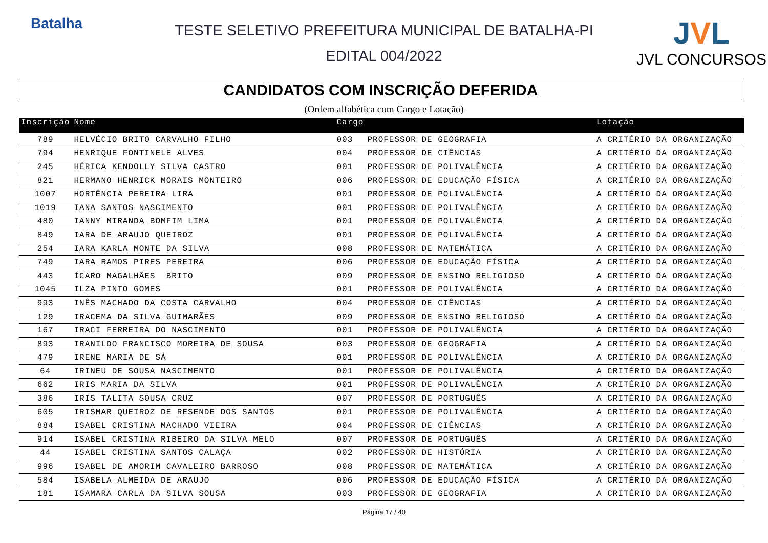Batalha
TESTE SELETIVO PREFEITURA MUNICIPAL DE BATALHA-PI
EDITAL 004/2022
JVL
JVL CONCURSOS
CANDIDATOS COM INSCRIÇÃO DEFERIDA
(Ordem alfabética com Cargo e Lotação)
| Inscrição | Nome | Cargo | | Lotação |
| --- | --- | --- | --- | --- |
| 789 | HELVÉCIO BRITO CARVALHO FILHO | 003 | PROFESSOR DE GEOGRAFIA | A CRITÉRIO DA ORGANIZAÇÃO |
| 794 | HENRIQUE FONTINELE ALVES | 004 | PROFESSOR DE CIÊNCIAS | A CRITÉRIO DA ORGANIZAÇÃO |
| 245 | HÉRICA KENDOLLY SILVA CASTRO | 001 | PROFESSOR DE POLIVALÊNCIA | A CRITÉRIO DA ORGANIZAÇÃO |
| 821 | HERMANO HENRICK MORAIS MONTEIRO | 006 | PROFESSOR DE EDUCAÇÃO FÍSICA | A CRITÉRIO DA ORGANIZAÇÃO |
| 1007 | HORTÊNCIA PEREIRA LIRA | 001 | PROFESSOR DE POLIVALÊNCIA | A CRITÉRIO DA ORGANIZAÇÃO |
| 1019 | IANA SANTOS NASCIMENTO | 001 | PROFESSOR DE POLIVALÊNCIA | A CRITÉRIO DA ORGANIZAÇÃO |
| 480 | IANNY MIRANDA BOMFIM LIMA | 001 | PROFESSOR DE POLIVALÊNCIA | A CRITÉRIO DA ORGANIZAÇÃO |
| 849 | IARA DE ARAUJO QUEIROZ | 001 | PROFESSOR DE POLIVALÊNCIA | A CRITÉRIO DA ORGANIZAÇÃO |
| 254 | IARA KARLA MONTE DA SILVA | 008 | PROFESSOR DE MATEMÁTICA | A CRITÉRIO DA ORGANIZAÇÃO |
| 749 | IARA RAMOS PIRES PEREIRA | 006 | PROFESSOR DE EDUCAÇÃO FÍSICA | A CRITÉRIO DA ORGANIZAÇÃO |
| 443 | ÍCARO MAGALHÃES BRITO | 009 | PROFESSOR DE ENSINO RELIGIOSO | A CRITÉRIO DA ORGANIZAÇÃO |
| 1045 | ILZA PINTO GOMES | 001 | PROFESSOR DE POLIVALÊNCIA | A CRITÉRIO DA ORGANIZAÇÃO |
| 993 | INÊS MACHADO DA COSTA CARVALHO | 004 | PROFESSOR DE CIÊNCIAS | A CRITÉRIO DA ORGANIZAÇÃO |
| 129 | IRACEMA DA SILVA GUIMARÃES | 009 | PROFESSOR DE ENSINO RELIGIOSO | A CRITÉRIO DA ORGANIZAÇÃO |
| 167 | IRACI FERREIRA DO NASCIMENTO | 001 | PROFESSOR DE POLIVALÊNCIA | A CRITÉRIO DA ORGANIZAÇÃO |
| 893 | IRANILDO FRANCISCO MOREIRA DE SOUSA | 003 | PROFESSOR DE GEOGRAFIA | A CRITÉRIO DA ORGANIZAÇÃO |
| 479 | IRENE MARIA DE SÁ | 001 | PROFESSOR DE POLIVALÊNCIA | A CRITÉRIO DA ORGANIZAÇÃO |
| 64 | IRINEU DE SOUSA NASCIMENTO | 001 | PROFESSOR DE POLIVALÊNCIA | A CRITÉRIO DA ORGANIZAÇÃO |
| 662 | IRIS MARIA DA SILVA | 001 | PROFESSOR DE POLIVALÊNCIA | A CRITÉRIO DA ORGANIZAÇÃO |
| 386 | IRIS TALITA SOUSA CRUZ | 007 | PROFESSOR DE PORTUGUÊS | A CRITÉRIO DA ORGANIZAÇÃO |
| 605 | IRISMAR QUEIROZ DE RESENDE DOS SANTOS | 001 | PROFESSOR DE POLIVALÊNCIA | A CRITÉRIO DA ORGANIZAÇÃO |
| 884 | ISABEL CRISTINA MACHADO VIEIRA | 004 | PROFESSOR DE CIÊNCIAS | A CRITÉRIO DA ORGANIZAÇÃO |
| 914 | ISABEL CRISTINA RIBEIRO DA SILVA MELO | 007 | PROFESSOR DE PORTUGUÊS | A CRITÉRIO DA ORGANIZAÇÃO |
| 44 | ISABEL CRISTINA SANTOS CALAÇA | 002 | PROFESSOR DE HISTÓRIA | A CRITÉRIO DA ORGANIZAÇÃO |
| 996 | ISABEL DE AMORIM CAVALEIRO BARROSO | 008 | PROFESSOR DE MATEMÁTICA | A CRITÉRIO DA ORGANIZAÇÃO |
| 584 | ISABELA ALMEIDA DE ARAUJO | 006 | PROFESSOR DE EDUCAÇÃO FÍSICA | A CRITÉRIO DA ORGANIZAÇÃO |
| 181 | ISAMARA CARLA DA SILVA SOUSA | 003 | PROFESSOR DE GEOGRAFIA | A CRITÉRIO DA ORGANIZAÇÃO |
Página 17 / 40